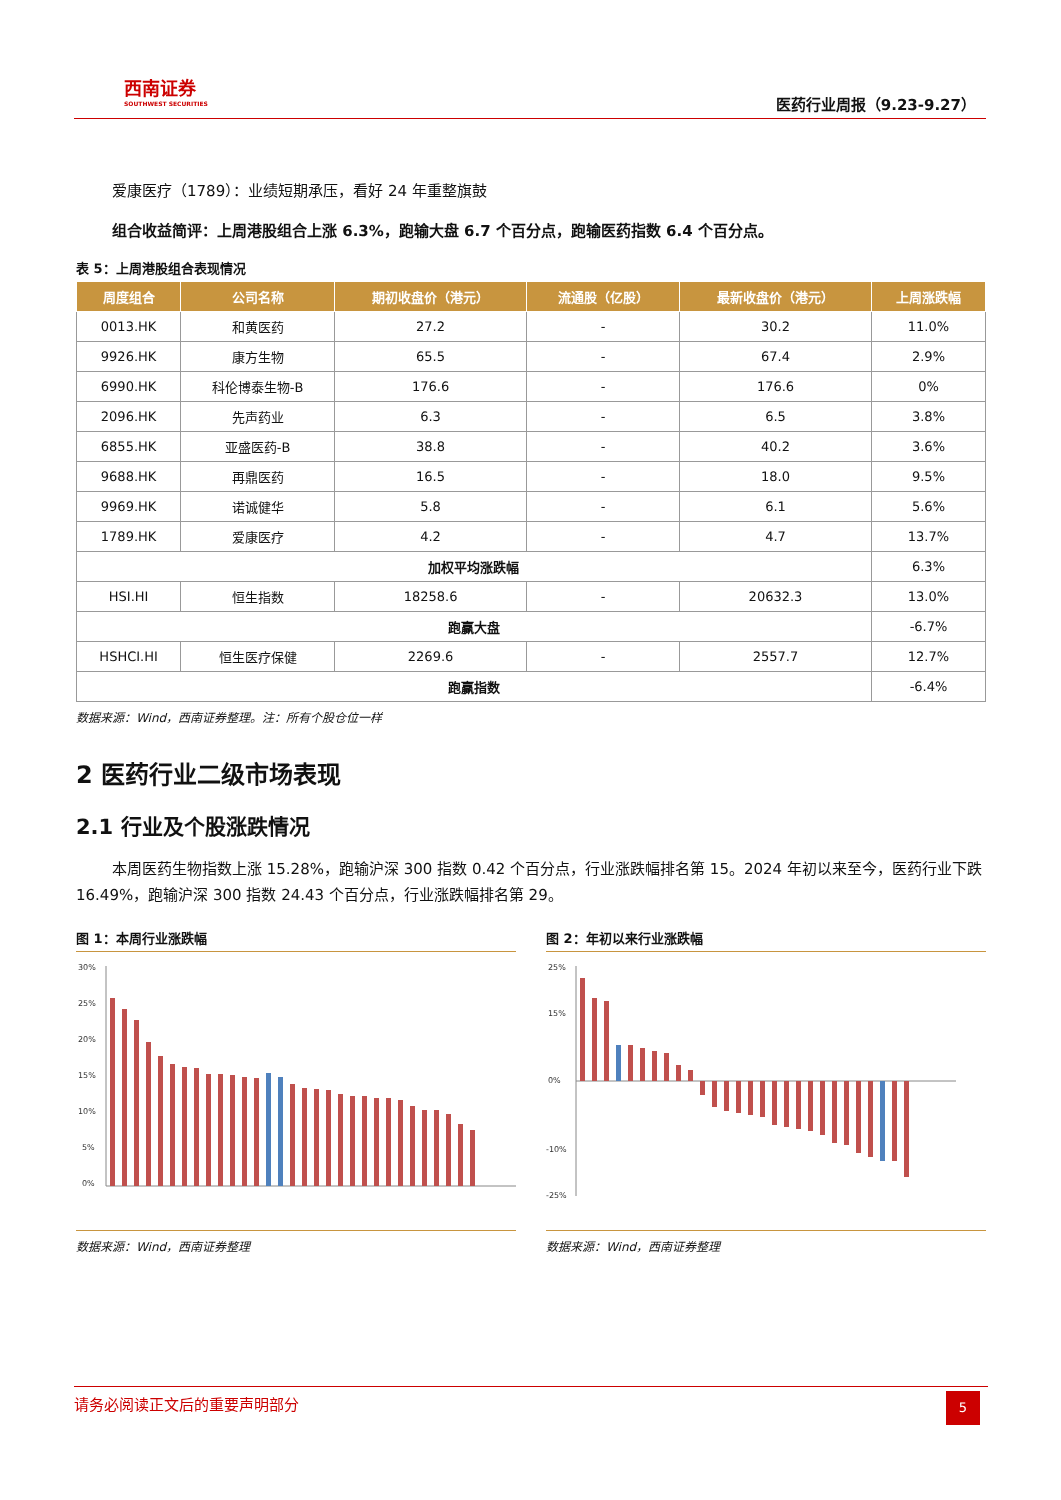西南证券
SOUTHWEST SECURITIES
医药行业周报（9.23-9.27）
爱康医疗（1789）：业绩短期承压，看好 24 年重整旗鼓
组合收益简评：上周港股组合上涨 6.3%，跑输大盘 6.7 个百分点，跑输医药指数 6.4 个百分点。
表 5：上周港股组合表现情况
| 周度组合 | 公司名称 | 期初收盘价（港元） | 流通股（亿股） | 最新收盘价（港元） | 上周涨跌幅 |
| --- | --- | --- | --- | --- | --- |
| 0013.HK | 和黄医药 | 27.2 | - | 30.2 | 11.0% |
| 9926.HK | 康方生物 | 65.5 | - | 67.4 | 2.9% |
| 6990.HK | 科伦博泰生物-B | 176.6 | - | 176.6 | 0% |
| 2096.HK | 先声药业 | 6.3 | - | 6.5 | 3.8% |
| 6855.HK | 亚盛医药-B | 38.8 | - | 40.2 | 3.6% |
| 9688.HK | 再鼎医药 | 16.5 | - | 18.0 | 9.5% |
| 9969.HK | 诺诚健华 | 5.8 | - | 6.1 | 5.6% |
| 1789.HK | 爱康医疗 | 4.2 | - | 4.7 | 13.7% |
| 加权平均涨跌幅 | | | | | 6.3% |
| HSI.HI | 恒生指数 | 18258.6 | - | 20632.3 | 13.0% |
| 跑赢大盘 | | | | | -6.7% |
| HSHCI.HI | 恒生医疗保健 | 2269.6 | - | 2557.7 | 12.7% |
| 跑赢指数 | | | | | -6.4% |
数据来源：Wind，西南证券整理。注：所有个股仓位一样
2 医药行业二级市场表现
2.1 行业及个股涨跌情况
本周医药生物指数上涨 15.28%，跑输沪深 300 指数 0.42 个百分点，行业涨跌幅排名第 15。2024 年初以来至今，医药行业下跌 16.49%，跑输沪深 300 指数 24.43 个百分点，行业涨跌幅排名第 29。
图 1：本周行业涨跌幅
30%
25%
20%
15%
10%
5%
0%
数据来源：Wind，西南证券整理
图 2：年初以来行业涨跌幅
25%
15%
0%
-10%
-25%
数据来源：Wind，西南证券整理
请务必阅读正文后的重要声明部分
5